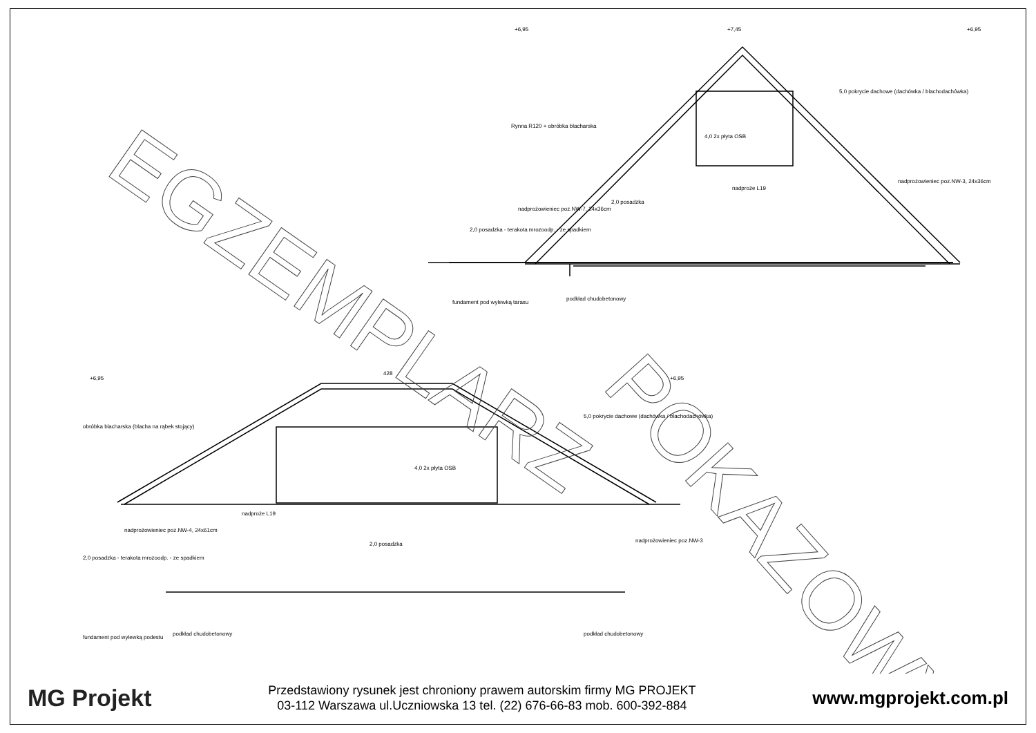EGZEMPLARZ
POKAZOWY
+6,95
+7,45
+6,95
5,0 pokrycie dachowe (dachówka / blachodachówka)
4,0 2x płyta OSB
Rynna R120 + obróbka blacharska
nadprożowieniec poz.NW-3, 24x36cm
nadprożowieniec poz.NW-7, 24x36cm
nadproże L19
2,0 posadzka - terakota mrozoodp. - ze spadkiem
2,0 posadzka
podkład chudobetonowy
fundament pod wylewką tarasu
+6,95
428
+6,95
obróbka blacharska (blacha na rąbek stojący)
5,0 pokrycie dachowe (dachówka / blachodachówka)
4,0 2x płyta OSB
nadprożowieniec poz.NW-4, 24x61cm
nadproże L19
2,0 posadzka
2,0 posadzka - terakota mrozoodp. - ze spadkiem
nadprożowieniec poz.NW-3
podkład chudobetonowy
podkład chudobetonowy
fundament pod wylewką podestu
MG Projekt
Przedstawiony rysunek jest chroniony prawem autorskim firmy MG PROJEKT
03-112 Warszawa ul.Uczniowska 13 tel. (22) 676-66-83 mob. 600-392-884
www.mgprojekt.com.pl